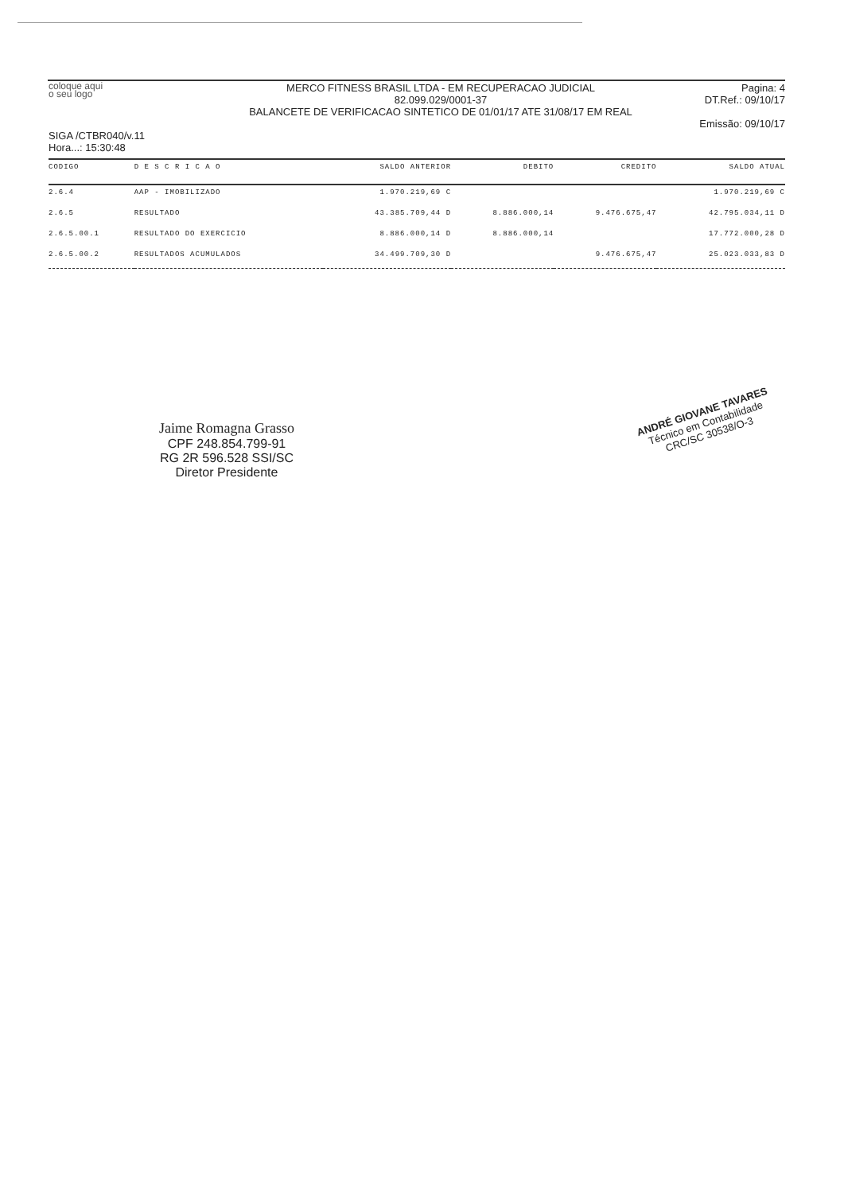coloque aqui
o seu logo
SIGA /CTBR040/v.11
Hora...: 15:30:48
MERCO FITNESS BRASIL LTDA - EM RECUPERACAO JUDICIAL
82.099.029/0001-37
BALANCETE DE VERIFICACAO SINTETICO DE 01/01/17 ATE 31/08/17 EM REAL
Pagina: 4
DT.Ref.: 09/10/17
Emissão: 09/10/17
| CODIGO | D E S C R I C A O | SALDO ANTERIOR | DEBITO | CREDITO | SALDO ATUAL |
| --- | --- | --- | --- | --- | --- |
| 2.6.4 | AAP - IMOBILIZADO | 1.970.219,69 C | | | 1.970.219,69 C |
| 2.6.5 | RESULTADO | 43.385.709,44 D | 8.886.000,14 | 9.476.675,47 | 42.795.034,11 D |
| 2.6.5.00.1 | RESULTADO DO EXERCICIO | 8.886.000,14 D | 8.886.000,14 | | 17.772.000,28 D |
| 2.6.5.00.2 | RESULTADOS ACUMULADOS | 34.499.709,30 D | | 9.476.675,47 | 25.023.033,83 D |
Jaime Romagna Grasso
CPF 248.854.799-91
RG 2R 596.528 SSI/SC
Diretor Presidente
ANDRÉ GIOVANE TAVARES
Técnico em Contabilidade
CRC/SC 30538/O-3